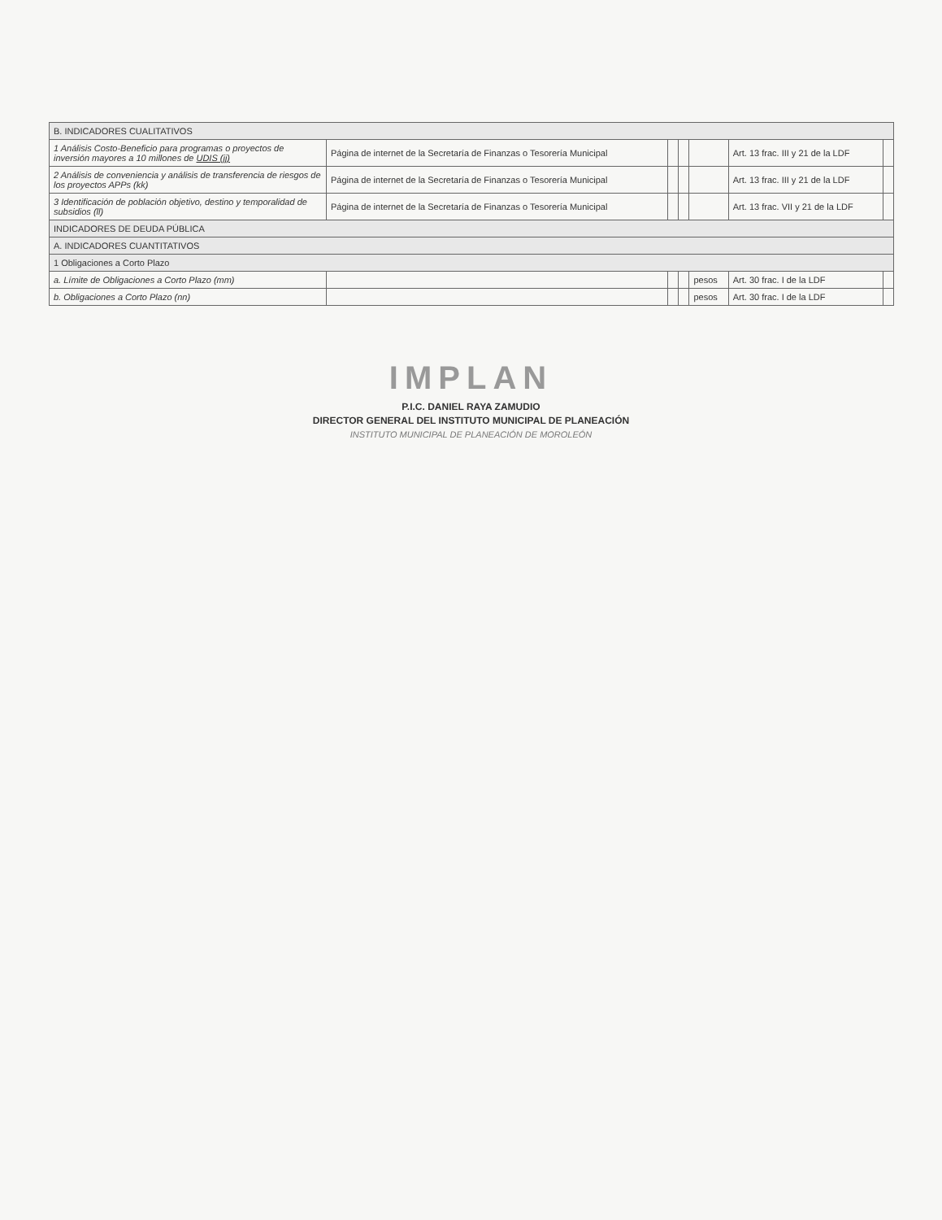| B. INDICADORES CUALITATIVOS | | | | | | |
| 1 Análisis Costo-Beneficio para programas o proyectos de inversión mayores a 10 millones de UDIS (jj) | Página de internet de la Secretaría de Finanzas o Tesorería Municipal | | | | Art. 13 frac. III y 21 de la LDF | |
| 2 Análisis de conveniencia y análisis de transferencia de riesgos de los proyectos APPs (kk) | Página de internet de la Secretaría de Finanzas o Tesorería Municipal | | | | Art. 13 frac. III y 21 de la LDF | |
| 3 Identificación de población objetivo, destino y temporalidad de subsidios (ll) | Página de internet de la Secretaría de Finanzas o Tesorería Municipal | | | | Art. 13 frac. VII y 21 de la LDF | |
| INDICADORES DE DEUDA PÚBLICA | | | | | | |
| A. INDICADORES CUANTITATIVOS | | | | | | |
| 1 Obligaciones a Corto Plazo | | | | | | |
| a. Límite de Obligaciones a Corto Plazo (mm) | | | | pesos | Art. 30 frac. I de la LDF | |
| b. Obligaciones a Corto Plazo (nn) | | | | pesos | Art. 30 frac. I de la LDF | |
IMPLAN
P.I.C. DANIEL RAYA ZAMUDIO
DIRECTOR GENERAL DEL INSTITUTO MUNICIPAL DE PLANEACIÓN
INSTITUTO MUNICIPAL DE PLANEACIÓN DE MOROLEÓN